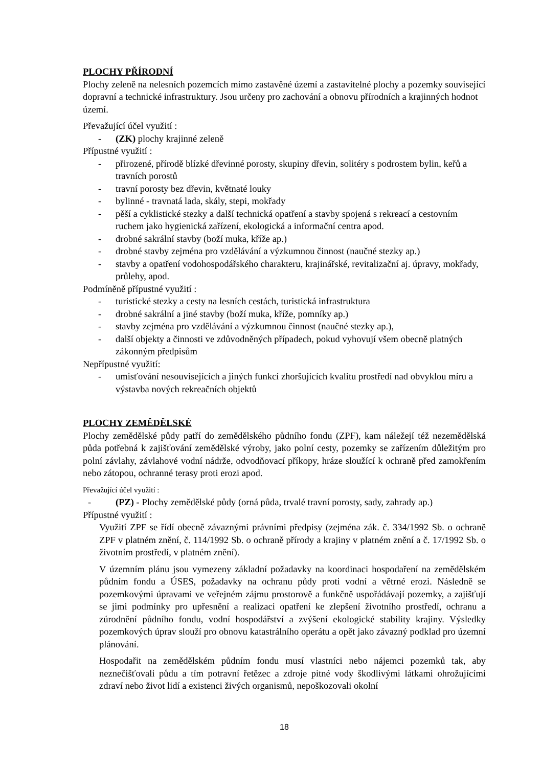PLOCHY PŘÍRODNÍ
Plochy zeleně na nelesních pozemcích mimo zastavěné území a zastavitelné plochy a pozemky související dopravní a technické infrastruktury. Jsou určeny pro zachování a obnovu přírodních a krajinných hodnot území.
Převažující účel využití :
- (ZK) plochy krajinné zeleně
Přípustné využití :
- přirozené, přírodě blízké dřevinné porosty, skupiny dřevin, solitéry s podrostem bylin, keřů a travních porostů
- travní porosty bez dřevin, květnaté louky
- bylinné - travnatá lada, skály, stepi, mokřady
- pěší a cyklistické stezky a další technická opatření a stavby spojená s rekreací a cestovním ruchem jako hygienická zařízení, ekologická a informační centra apod.
- drobné sakrální stavby (boží muka, kříže ap.)
- drobné stavby zejména pro vzdělávání a výzkumnou činnost (naučné stezky ap.)
- stavby a opatření vodohospodářského charakteru, krajinářské, revitalizační aj. úpravy, mokřady, průlehy, apod.
Podmíněně přípustné využití :
- turistické stezky a cesty na lesních cestách, turistická infrastruktura
- drobné sakrální a jiné stavby (boží muka, kříže, pomníky ap.)
- stavby zejména pro vzdělávání a výzkumnou činnost (naučné stezky ap.),
- další objekty a činnosti ve zdůvodněných případech, pokud vyhovují všem obecně platných zákonným předpisům
Nepřípustné využití:
- umisťování nesouvisejících a jiných funkcí zhoršujících kvalitu prostředí nad obvyklou míru a výstavba nových rekreačních objektů
PLOCHY ZEMĚDĚLSKÉ
Plochy zemědělské půdy patří do zemědělského půdního fondu (ZPF), kam náležejí též nezemědělská půda potřebná k zajišťování zemědělské výroby, jako polní cesty, pozemky se zařízením důležitým pro polní závlahy, závlahové vodní nádrže, odvodňovací příkopy, hráze sloužící k ochraně před zamokřením nebo zátopou, ochranné terasy proti erozi apod.
Převažující účel využití :
- (PZ) - Plochy zemědělské půdy (orná půda, trvalé travní porosty, sady, zahrady ap.)
Přípustné využití :
Využití ZPF se řídí obecně závaznými právními předpisy (zejména zák. č. 334/1992 Sb. o ochraně ZPF v platném znění, č. 114/1992 Sb. o ochraně přírody a krajiny v platném znění a č. 17/1992 Sb. o životním prostředí, v platném znění).
V územním plánu jsou vymezeny základní požadavky na koordinaci hospodaření na zemědělském půdním fondu a ÚSES, požadavky na ochranu půdy proti vodní a větrné erozi. Následně se pozemkovými úpravami ve veřejném zájmu prostorově a funkčně uspořádávají pozemky, a zajišťují se jimi podmínky pro upřesnění a realizaci opatření ke zlepšení životního prostředí, ochranu a zúrodnění půdního fondu, vodní hospodářství a zvýšení ekologické stability krajiny. Výsledky pozemkových úprav slouží pro obnovu katastrálního operátu a opět jako závazný podklad pro územní plánování.
Hospodařit na zemědělském půdním fondu musí vlastníci nebo nájemci pozemků tak, aby neznečišťovali půdu a tím potravní řetězec a zdroje pitné vody škodlivými látkami ohrožujícími zdraví nebo život lidí a existenci živých organismů, nepoškozovali okolní
18